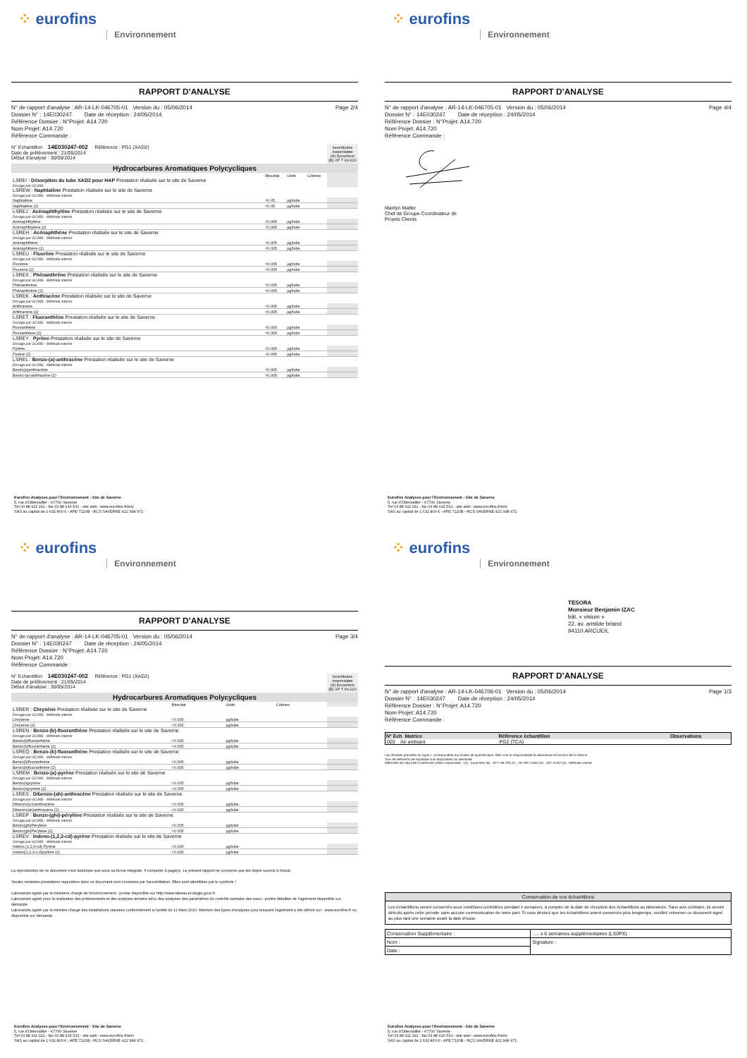⁘ eurofins
Environnement
RAPPORT D'ANALYSE
N° de rapport d'analyse : AR-14-LK-046705-01 Version du : 05/06/2014
Dossier N° : 14E030247 Date de réception : 24/05/2014
Référence Dossier : N°Projet: A14.720
Nom Projet: A14.720
Référence Commande :
Page 2/4
N° Echantillon 14E030247-002 Référence : PG1 (XAD2)
Date de prélèvement : 21/05/2014
Début d'analyse : 30/05/2014
Incertitudes
maximisées
(A) Eurachem
(B) XP T 90-220
Hydrocarbures Aromatiques Polycycliques
| | Résultat | Unité | Critères | |
| LSREI : Désorption du tube XAD2 pour HAP Prestation réalisée sur le site de Saverne Dosage par GC/MS | - | | | |
| LSREW : Naphtalène Prestation réalisée sur le site de Saverne Dosage par GC/MS - Méthode interne | | | | |
| Naphtalène | <0.05 | µg/tube | | |
| Naphtalène (2) | <0.05 | µg/tube | | |
| LSREJ : Acénaphthylène Prestation réalisée sur le site de Saverne Dosage par GC/MS - Méthode interne | | | | |
| Acénaphthylène | <0.005 | µg/tube | | |
| Acénaphthylène (2) | <0.005 | µg/tube | | |
| LSREH : Acénaphthène Prestation réalisée sur le site de Saverne Dosage par GC/MS - Méthode interne | | | | |
| Acénaphthène | <0.005 | µg/tube | | |
| Acénaphthène (2) | <0.005 | µg/tube | | |
| LSREU : Fluorène Prestation réalisée sur le site de Saverne Dosage par GC/MS - Méthode interne | | | | |
| Fluorène | <0.005 | µg/tube | | |
| Fluorène (2) | <0.005 | µg/tube | | |
| LSREX : Phénanthrène Prestation réalisée sur le site de Saverne Dosage par GC/MS - Méthode interne | | | | |
| Phénanthrène | <0.005 | µg/tube | | |
| Phénanthrène (2) | <0.005 | µg/tube | | |
| LSREK : Anthracène Prestation réalisée sur le site de Saverne Dosage par GC/MS - Méthode interne | | | | |
| Anthracène | <0.005 | µg/tube | | |
| Anthracène (2) | <0.005 | µg/tube | | |
| LSRET : Fluoranthène Prestation réalisée sur le site de Saverne Dosage par GC/MS - Méthode interne | | | | |
| Fluoranthène | <0.005 | µg/tube | | |
| Fluoranthène (2) | <0.005 | µg/tube | | |
| LSREY : Pyrène Prestation réalisée sur le site de Saverne Dosage par GC/MS - Méthode interne | | | | |
| Pyrène | <0.005 | µg/tube | | |
| Pyrène (2) | <0.005 | µg/tube | | |
| LSREL : Benzo-(a)-anthracène Prestation réalisée sur le site de Saverne Dosage par GC/MS - Méthode interne | | | | |
| Benzo(a)anthracène | <0.005 | µg/tube | | |
| Benzo-(a)-anthracène (2) | <0.005 | µg/tube | | |
Eurofins Analyses pour l'Environnement - Site de Saverne
5, rue d'Otterswiller - 67700 Saverne
Tél 03 88 911 911 - fax 03 88 916 531 - site web : www.eurofins.fr/env
SAS au capital de 1 632 800 € - APE 7120B - RCS SAVERNE 422 998 971
⁘ eurofins
Environnement
RAPPORT D'ANALYSE
N° de rapport d'analyse : AR-14-LK-046705-01 Version du : 05/06/2014
Dossier N° : 14E030247 Date de réception : 24/05/2014
Référence Dossier : N°Projet: A14.720
Nom Projet: A14.720
Référence Commande :
Page 4/4
Marilyn Matter
Chef de Groupe Coordinateur de
Projets Clients
Eurofins Analyses pour l'Environnement - Site de Saverne
5, rue d'Otterswiller - 67700 Saverne
Tél 03 88 911 911 - fax 03 88 916 531 - site web : www.eurofins.fr/env
SAS au capital de 1 632 800 € - APE 7120B - RCS SAVERNE 422 998 971
⁘ eurofins
Environnement
RAPPORT D'ANALYSE
N° de rapport d'analyse : AR-14-LK-046705-01 Version du : 05/06/2014
Dossier N° : 14E030247 Date de réception : 24/05/2014
Référence Dossier : N°Projet: A14.720
Nom Projet: A14.720
Référence Commande :
Page 3/4
N° Echantillon 14E030247-002 Référence : PG1 (XAD2)
Date de prélèvement : 21/05/2014
Début d'analyse : 30/05/2014
Incertitudes
maximisées
(A) Eurachem
(B) XP T 90-220
Hydrocarbures Aromatiques Polycycliques
| | Résultat | Unité | Critères | |
| LSRER : Chrysène Prestation réalisée sur le site de Saverne Dosage par GC/MS - Méthode interne | | | | |
| Chrysène | <0.005 | µg/tube | | |
| Chrysène (2) | <0.005 | µg/tube | | |
| LSREN : Benzo-(b)-fluoranthène Prestation réalisée sur le site de Saverne Dosage par GC/MS - Méthode interne | | | | |
| Benzo(b)fluoranthène | <0.005 | µg/tube | | |
| Benzo(b)fluoranthène (2) | <0.005 | µg/tube | | |
| LSREQ : Benzo-(k)-fluoranthène Prestation réalisée sur le site de Saverne Dosage par GC/MS - Méthode interne | | | | |
| Benzo(k)fluoranthène | <0.005 | µg/tube | | |
| Benzo(k)fluoranthène (2) | <0.005 | µg/tube | | |
| LSREM : Benzo-(a)-pyrène Prestation réalisée sur le site de Saverne Dosage par GC/MS - Méthode interne | | | | |
| Benzo(a)pyrène | <0.005 | µg/tube | | |
| Benzo(a)pyrène (2) | <0.005 | µg/tube | | |
| LSRES : Dibenzo-(ah)-anthracène Prestation réalisée sur le site de Saverne Dosage par GC/MS - Méthode interne | | | | |
| Dibenzo(a,h)anthracène | <0.005 | µg/tube | | |
| Dibenzo(ah)anthracène (2) | <0.005 | µg/tube | | |
| LSREP : Benzo-(ghi)-pérylène Prestation réalisée sur le site de Saverne Dosage par GC/MS - Méthode interne | | | | |
| Benzo(ghi)Pérylène | <0.005 | µg/tube | | |
| Benzo(ghi)Pérylène (2) | <0.005 | µg/tube | | |
| LSREV : Indeno-(1,2,3-cd)-pyrène Prestation réalisée sur le site de Saverne Dosage par GC/MS - Méthode interne | | | | |
| Indeno (1,2,3-cd) Pyrène | <0.005 | µg/tube | | |
| Indéno(1,2,3-c,d)pyrène (2) | <0.005 | µg/tube | | |
La reproduction de ce document n'est autorisée que sous sa forme intégrale. Il comporte 4 page(s). Le présent rapport ne concerne que les objets soumis à l'essai.
Seules certaines prestations rapportées dans ce document sont couvertes par l'accréditation. Elles sont identifiées par le symbole *.
Laboratoire agréé par le ministère chargé de l'environnement : portée disponible sur http://www.labeau.ecologie.gouv.fr
Laboratoire agréé pour la réalisation des prélèvements et des analyses terrains et/ou des analyses des paramètres du contrôle sanitaire des eaux - portée détaillée de l'agrément disponible sur demande
Laboratoire agréé par le ministre chargé des installations classées conformément à l'arrêté du 11 Mars 2010. Mention des types d'analyses pour lesquels l'agrément a été délivré sur : www.eurofins.fr ou disponible sur demande.
Eurofins Analyses pour l'Environnement - Site de Saverne
5, rue d'Otterswiller - 67700 Saverne
Tél 03 88 911 911 - fax 03 88 916 531 - site web : www.eurofins.fr/env
SAS au capital de 1 632 800 € - APE 7120B - RCS SAVERNE 422 998 971
⁘ eurofins
Environnement
TESORA
Monsieur Benjamin IZAC
bât. « visium »
22, av. aristide briand
94110 ARCUEIL
RAPPORT D'ANALYSE
N° de rapport d'analyse : AR-14-LK-046706-01 Version du : 05/06/2014
Dossier N° : 14E030247 Date de réception : 24/05/2014
Référence Dossier : N°Projet: A14.720
Nom Projet: A14.720
Référence Commande :
Page 1/3
| N° Ech Matrice | Référence échantillon | Observations |
| --- | --- | --- |
| 003 Air ambiant | PG2 (TCA) | |
Les résultats précédés du signe < correspondent aux limites de quantification, elles sont la responsabilité du laboratoire et fonction de la matrice.
Tous les éléments de traçabilité sont disponibles sur demande
Méthodes de calcul de l'incertitude (valeur maximisée) : (A) : Eurachem (B) : XP T 90-220 (C) : NF ISO 11352 (D) : ISO 15767 (e) : Méthode interne
Conservation de vos échantillons
Les échantillons seront conservés sous conditions contrôlées pendant 4 semaines, à compter de la date de réception des échantillons au laboratoire. Sans avis contraire, ils seront détruits après cette période sans aucune communication de notre part. Si vous désirez que les échantillons soient conservés plus longtemps, veuillez retourner ce document signé au plus tard une semaine avant la date d'issue.
| Conservation Supplémentaire : | ..... x 6 semaines supplémentaires (LS0PX) |
| Nom : | Signature : |
| Date : | |
Eurofins Analyses pour l'Environnement - Site de Saverne
5, rue d'Otterswiller - 67700 Saverne
Tél 03 88 911 911 - fax 03 88 916 531 - site web : www.eurofins.fr/env
SAS au capital de 1 632 800 € - APE 7120B - RCS SAVERNE 422 998 971